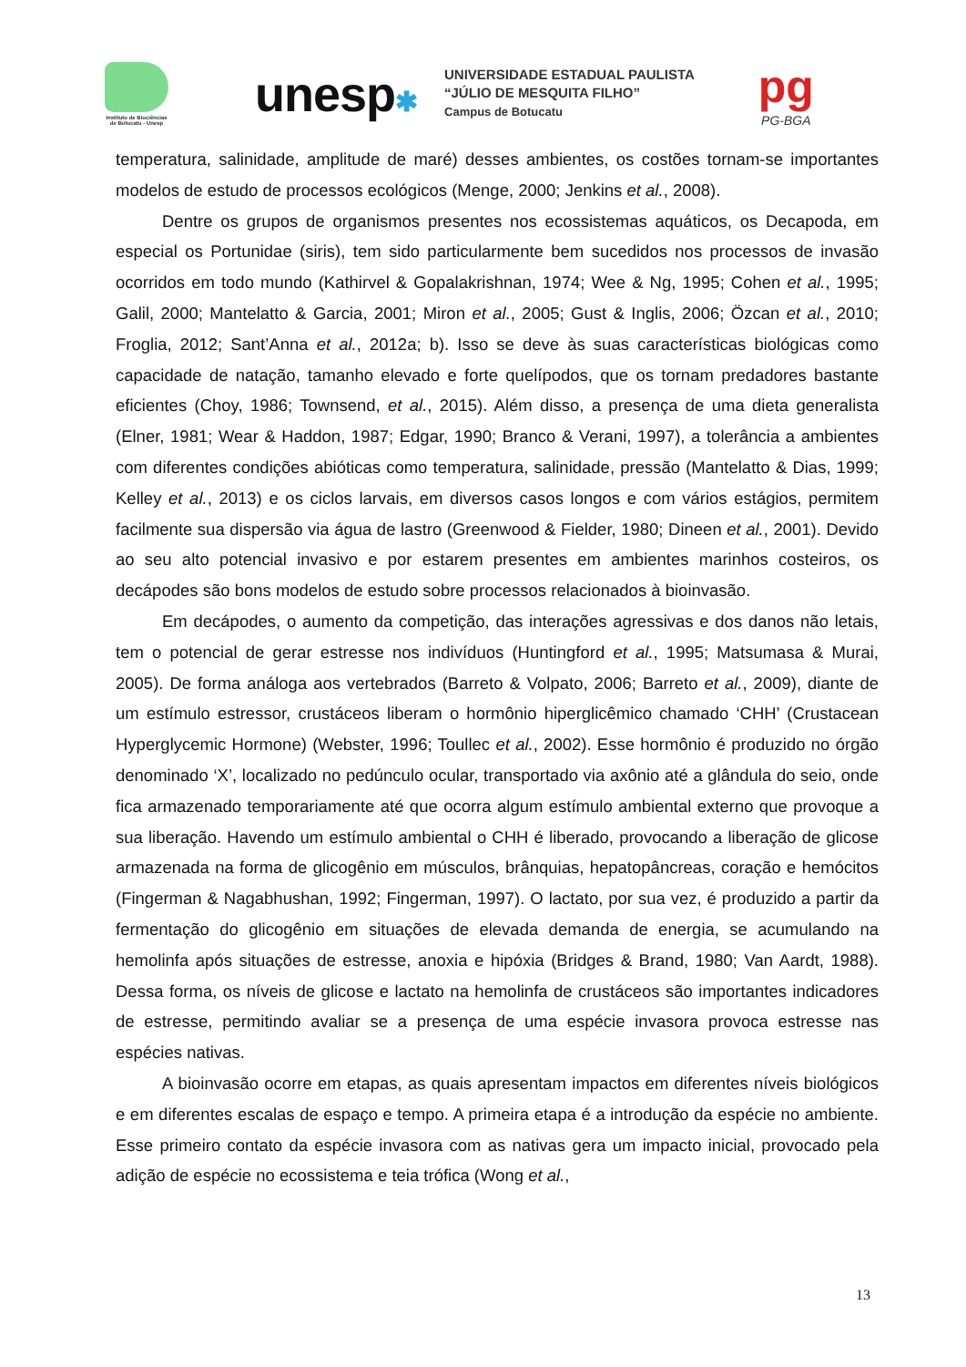Instituto de Biociências de Botucatu - Unesp
unesp✱
UNIVERSIDADE ESTADUAL PAULISTA
“JÚLIO DE MESQUITA FILHO”
Campus de Botucatu
pg
PG-BGA
temperatura, salinidade, amplitude de maré) desses ambientes, os costões tornam-se importantes modelos de estudo de processos ecológicos (Menge, 2000; Jenkins et al., 2008).
Dentre os grupos de organismos presentes nos ecossistemas aquáticos, os Decapoda, em especial os Portunidae (siris), tem sido particularmente bem sucedidos nos processos de invasão ocorridos em todo mundo (Kathirvel & Gopalakrishnan, 1974; Wee & Ng, 1995; Cohen et al., 1995; Galil, 2000; Mantelatto & Garcia, 2001; Miron et al., 2005; Gust & Inglis, 2006; Özcan et al., 2010; Froglia, 2012; Sant’Anna et al., 2012a; b). Isso se deve às suas características biológicas como capacidade de natação, tamanho elevado e forte quelípodos, que os tornam predadores bastante eficientes (Choy, 1986; Townsend, et al., 2015). Além disso, a presença de uma dieta generalista (Elner, 1981; Wear & Haddon, 1987; Edgar, 1990; Branco & Verani, 1997), a tolerância a ambientes com diferentes condições abióticas como temperatura, salinidade, pressão (Mantelatto & Dias, 1999; Kelley et al., 2013) e os ciclos larvais, em diversos casos longos e com vários estágios, permitem facilmente sua dispersão via água de lastro (Greenwood & Fielder, 1980; Dineen et al., 2001). Devido ao seu alto potencial invasivo e por estarem presentes em ambientes marinhos costeiros, os decápodes são bons modelos de estudo sobre processos relacionados à bioinvasão.
Em decápodes, o aumento da competição, das interações agressivas e dos danos não letais, tem o potencial de gerar estresse nos indivíduos (Huntingford et al., 1995; Matsumasa & Murai, 2005). De forma análoga aos vertebrados (Barreto & Volpato, 2006; Barreto et al., 2009), diante de um estímulo estressor, crustáceos liberam o hormônio hiperglicêmico chamado ‘CHH’ (Crustacean Hyperglycemic Hormone) (Webster, 1996; Toullec et al., 2002). Esse hormônio é produzido no órgão denominado ‘X’, localizado no pedúnculo ocular, transportado via axônio até a glândula do seio, onde fica armazenado temporariamente até que ocorra algum estímulo ambiental externo que provoque a sua liberação. Havendo um estímulo ambiental o CHH é liberado, provocando a liberação de glicose armazenada na forma de glicogênio em músculos, brânquias, hepatopâncreas, coração e hemócitos (Fingerman & Nagabhushan, 1992; Fingerman, 1997). O lactato, por sua vez, é produzido a partir da fermentação do glicogênio em situações de elevada demanda de energia, se acumulando na hemolinfa após situações de estresse, anoxia e hipóxia (Bridges & Brand, 1980; Van Aardt, 1988). Dessa forma, os níveis de glicose e lactato na hemolinfa de crustáceos são importantes indicadores de estresse, permitindo avaliar se a presença de uma espécie invasora provoca estresse nas espécies nativas.
A bioinvasão ocorre em etapas, as quais apresentam impactos em diferentes níveis biológicos e em diferentes escalas de espaço e tempo. A primeira etapa é a introdução da espécie no ambiente. Esse primeiro contato da espécie invasora com as nativas gera um impacto inicial, provocado pela adição de espécie no ecossistema e teia trófica (Wong et al.,
13